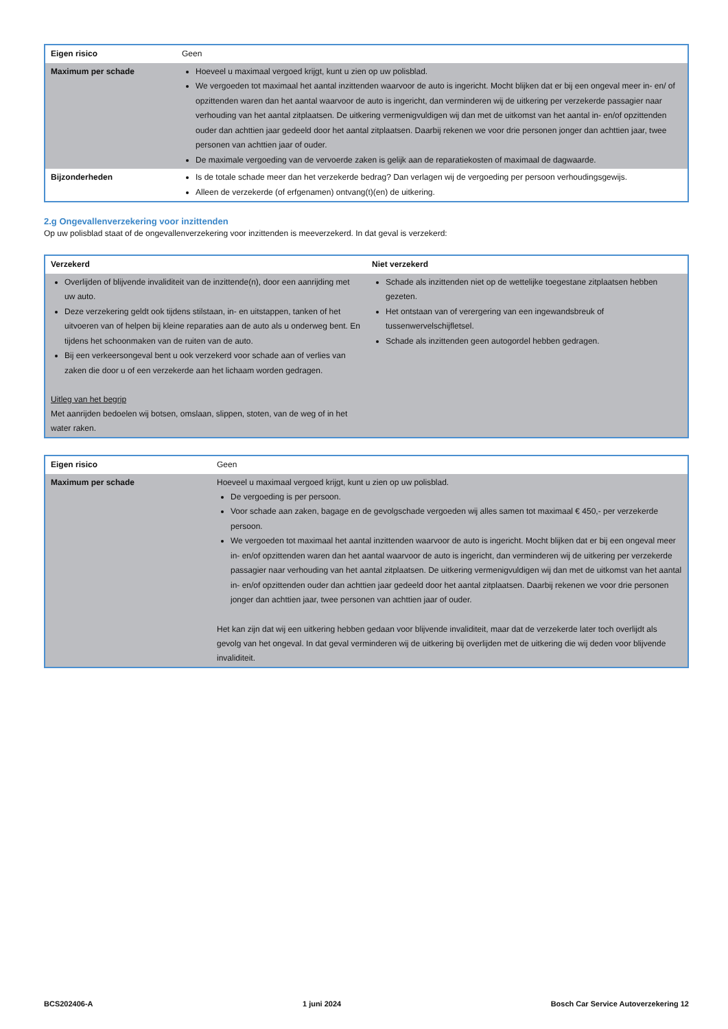| Eigen risico | Geen |
| Maximum per schade | Hoeveel u maximaal vergoed krijgt, kunt u zien op uw polisblad. We vergoeden tot maximaal het aantal inzittenden waarvoor de auto is ingericht. Mocht blijken dat er bij een ongeval meer in- en/ of opzittenden waren dan het aantal waarvoor de auto is ingericht, dan verminderen wij de uitkering per verzekerde passagier naar verhouding van het aantal zitplaatsen. De uitkering vermenigvuldigen wij dan met de uitkomst van het aantal in- en/of opzittenden ouder dan achttien jaar gedeeld door het aantal zitplaatsen. Daarbij rekenen we voor drie personen jonger dan achttien jaar, twee personen van achttien jaar of ouder. De maximale vergoeding van de vervoerde zaken is gelijk aan de reparatiekosten of maximaal de dagwaarde. |
| Bijzonderheden | Is de totale schade meer dan het verzekerde bedrag? Dan verlagen wij de vergoeding per persoon verhoudingsgewijs. Alleen de verzekerde (of erfgenamen) ontvang(t)(en) de uitkering. |
2.g Ongevallenverzekering voor inzittenden
Op uw polisblad staat of de ongevallenverzekering voor inzittenden is meeverzekerd. In dat geval is verzekerd:
| Verzekerd | Niet verzekerd |
| --- | --- |
| Overlijden of blijvende invaliditeit van de inzittende(n), door een aanrijding met uw auto. Deze verzekering geldt ook tijdens stilstaan, in- en uitstappen, tanken of het uitvoeren van of helpen bij kleine reparaties aan de auto als u onderweg bent. En tijdens het schoonmaken van de ruiten van de auto. Bij een verkeersongeval bent u ook verzekerd voor schade aan of verlies van zaken die door u of een verzekerde aan het lichaam worden gedragen. Uitleg van het begrip Met aanrijden bedoelen wij botsen, omslaan, slippen, stoten, van de weg of in het water raken. | Schade als inzittenden niet op de wettelijke toegestane zitplaatsen hebben gezeten. Het ontstaan van of verergering van een ingewandsbreuk of tussenwervelschijfletsel. Schade als inzittenden geen autogordel hebben gedragen. |
| Eigen risico | Geen |
| Maximum per schade | Hoeveel u maximaal vergoed krijgt, kunt u zien op uw polisblad. De vergoeding is per persoon. Voor schade aan zaken, bagage en de gevolgschade vergoeden wij alles samen tot maximaal € 450,- per verzekerde persoon. We vergoeden tot maximaal het aantal inzittenden waarvoor de auto is ingericht. Mocht blijken dat er bij een ongeval meer in- en/of opzittenden waren dan het aantal waarvoor de auto is ingericht, dan verminderen wij de uitkering per verzekerde passagier naar verhouding van het aantal zitplaatsen. De uitkering vermenigvuldigen wij dan met de uitkomst van het aantal in- en/of opzittenden ouder dan achttien jaar gedeeld door het aantal zitplaatsen. Daarbij rekenen we voor drie personen jonger dan achttien jaar, twee personen van achttien jaar of ouder. Het kan zijn dat wij een uitkering hebben gedaan voor blijvende invaliditeit, maar dat de verzekerde later toch overlijdt als gevolg van het ongeval. In dat geval verminderen wij de uitkering bij overlijden met de uitkering die wij deden voor blijvende invaliditeit. |
BCS202406-A 1 juni 2024 Bosch Car Service Autoverzekering 12